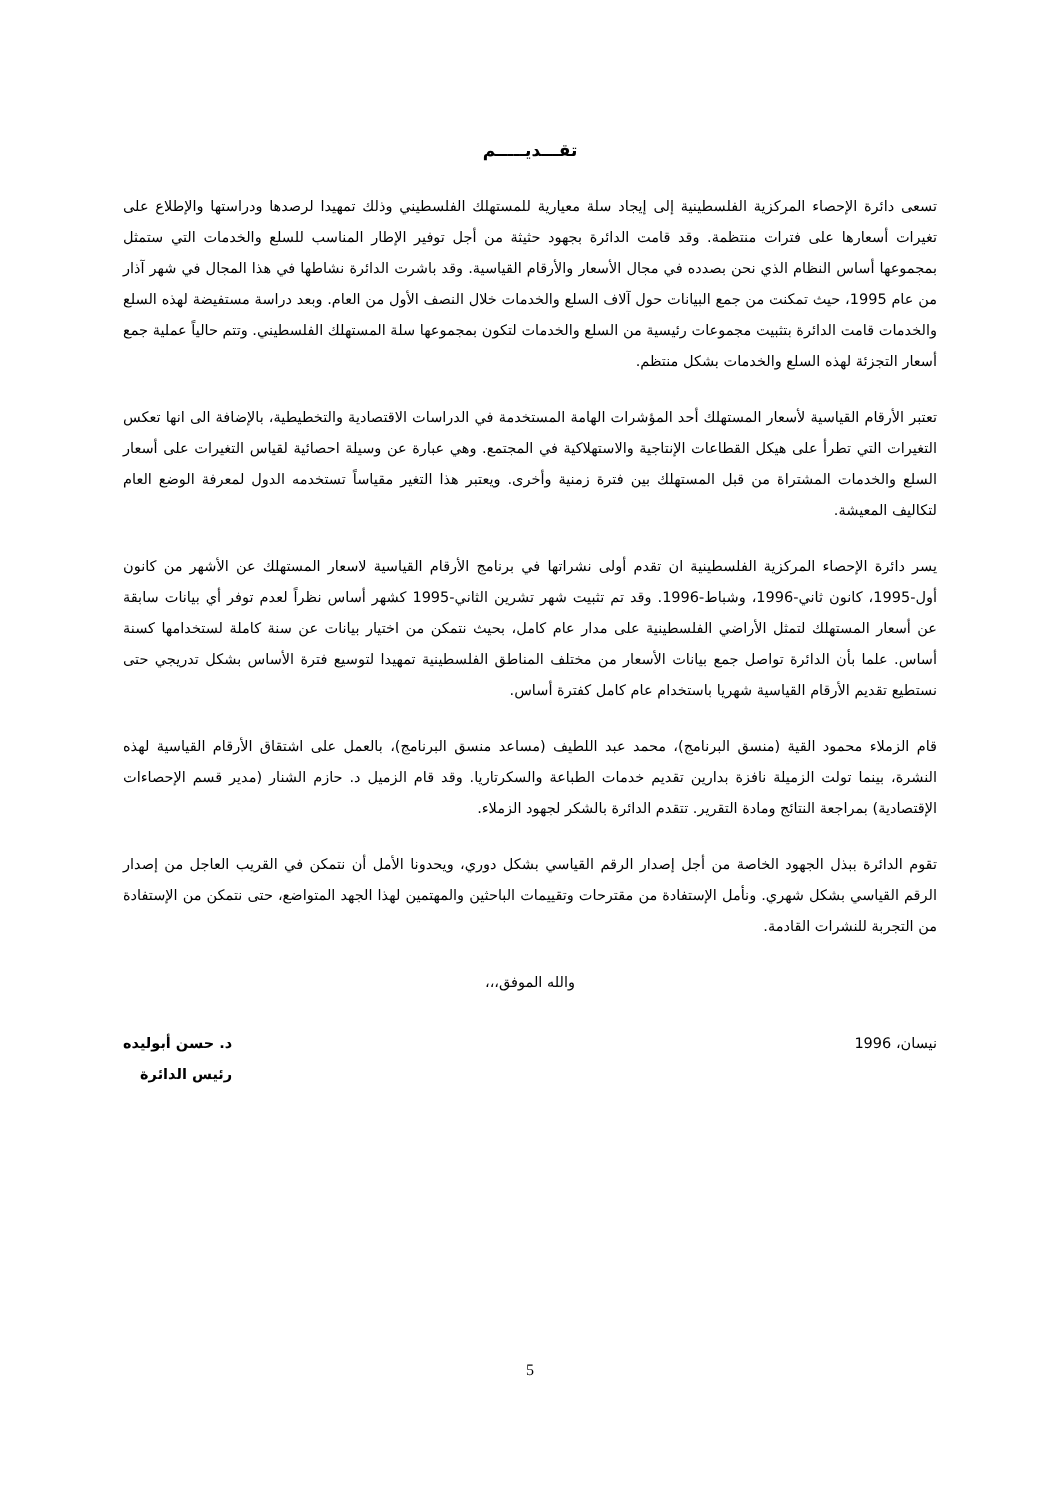تقـــديـــــم
تسعى دائرة الإحصاء المركزية الفلسطينية إلى إيجاد سلة معيارية للمستهلك الفلسطيني وذلك تمهيدا لرصدها ودراستها والإطلاع على تغيرات أسعارها على فترات منتظمة. وقد قامت الدائرة بجهود حثيثة من أجل توفير الإطار المناسب للسلع والخدمات التي ستمثل بمجموعها أساس النظام الذي نحن بصدده في مجال الأسعار والأرقام القياسية. وقد باشرت الدائرة نشاطها في هذا المجال في شهر آذار من عام 1995، حيث تمكنت من جمع البيانات حول آلاف السلع والخدمات خلال النصف الأول من العام. وبعد دراسة مستفيضة لهذه السلع والخدمات قامت الدائرة بتثبيت مجموعات رئيسية من السلع والخدمات لتكون بمجموعها سلة المستهلك الفلسطيني. وتتم حالياً عملية جمع أسعار التجزئة لهذه السلع والخدمات بشكل منتظم.
تعتبر الأرقام القياسية لأسعار المستهلك أحد المؤشرات الهامة المستخدمة في الدراسات الاقتصادية والتخطيطية، بالإضافة الى انها تعكس التغيرات التي تطرأ على هيكل القطاعات الإنتاجية والاستهلاكية في المجتمع. وهي عبارة عن وسيلة احصائية لقياس التغيرات على أسعار السلع والخدمات المشتراة من قبل المستهلك بين فترة زمنية وأخرى. ويعتبر هذا التغير مقياساً تستخدمه الدول لمعرفة الوضع العام لتكاليف المعيشة.
يسر دائرة الإحصاء المركزية الفلسطينية ان تقدم أولى نشراتها في برنامج الأرقام القياسية لاسعار المستهلك عن الأشهر من كانون أول-1995، كانون ثاني-1996، وشباط-1996. وقد تم تثبيت شهر تشرين الثاني-1995 كشهر أساس نظراً لعدم توفر أي بيانات سابقة عن أسعار المستهلك لتمثل الأراضي الفلسطينية على مدار عام كامل، بحيث نتمكن من اختيار بيانات عن سنة كاملة لستخدامها كسنة أساس. علما بأن الدائرة تواصل جمع بيانات الأسعار من مختلف المناطق الفلسطينية تمهيدا لتوسيع فترة الأساس بشكل تدريجي حتى نستطيع تقديم الأرقام القياسية شهريا باستخدام عام كامل كفترة أساس.
قام الزملاء محمود القية (منسق البرنامج)، محمد عبد اللطيف (مساعد منسق البرنامج)، بالعمل على اشتقاق الأرقام القياسية لهذه النشرة، بينما تولت الزميلة نافزة بدارين تقديم خدمات الطباعة والسكرتاريا. وقد قام الزميل د. حازم الشنار (مدير قسم الإحصاءات الإقتصادية) بمراجعة النتائج ومادة التقرير. تتقدم الدائرة بالشكر لجهود الزملاء.
تقوم الدائرة ببذل الجهود الخاصة من أجل إصدار الرقم القياسي بشكل دوري، ويحدونا الأمل أن نتمكن في القريب العاجل من إصدار الرقم القياسي بشكل شهري. ونأمل الإستفادة من مقترحات وتقييمات الباحثين والمهتمين لهذا الجهد المتواضع، حتى نتمكن من الإستفادة من التجربة للنشرات القادمة.
والله الموفق،،،
نيسان، 1996 د. حسن أبوليده
رئيس الدائرة
5